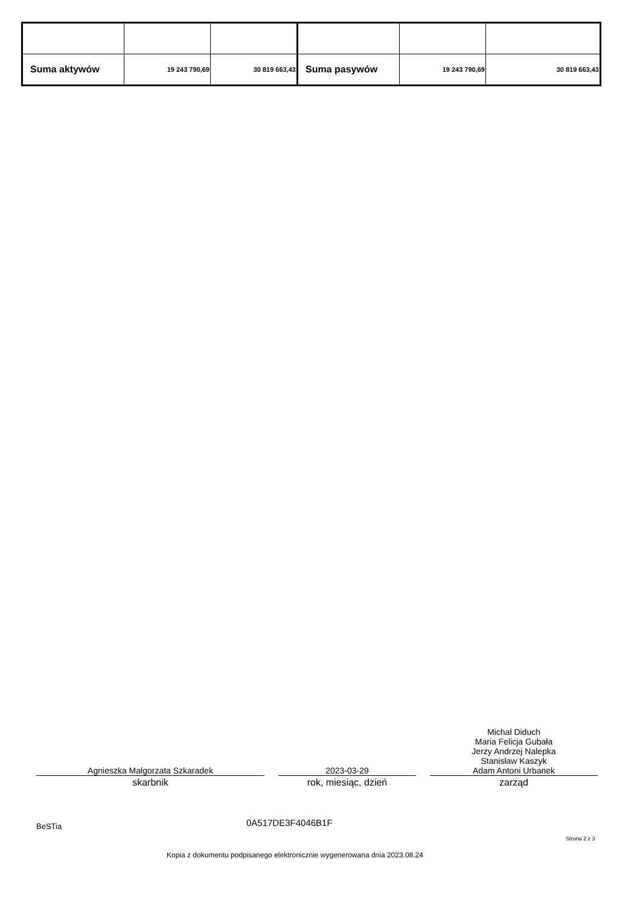| Suma aktywów | 19 243 790,69 | 30 819 663,43 | Suma pasywów | 19 243 790,69 | 30 819 663,43 |
Agnieszka Małgorzata Szkaradek
skarbnik
2023-03-29
rok, miesiąc, dzień
Michał Diduch
Maria Felicja Gubała
Jerzy Andrzej Nalepka
Stanisław Kaszyk
Adam Antoni Urbanek
zarząd
BeSTia 0A517DE3F4046B1F
Strona 2 z 3
Kopia z dokumentu podpisanego elektronicznie wygenerowana dnia 2023.08.24